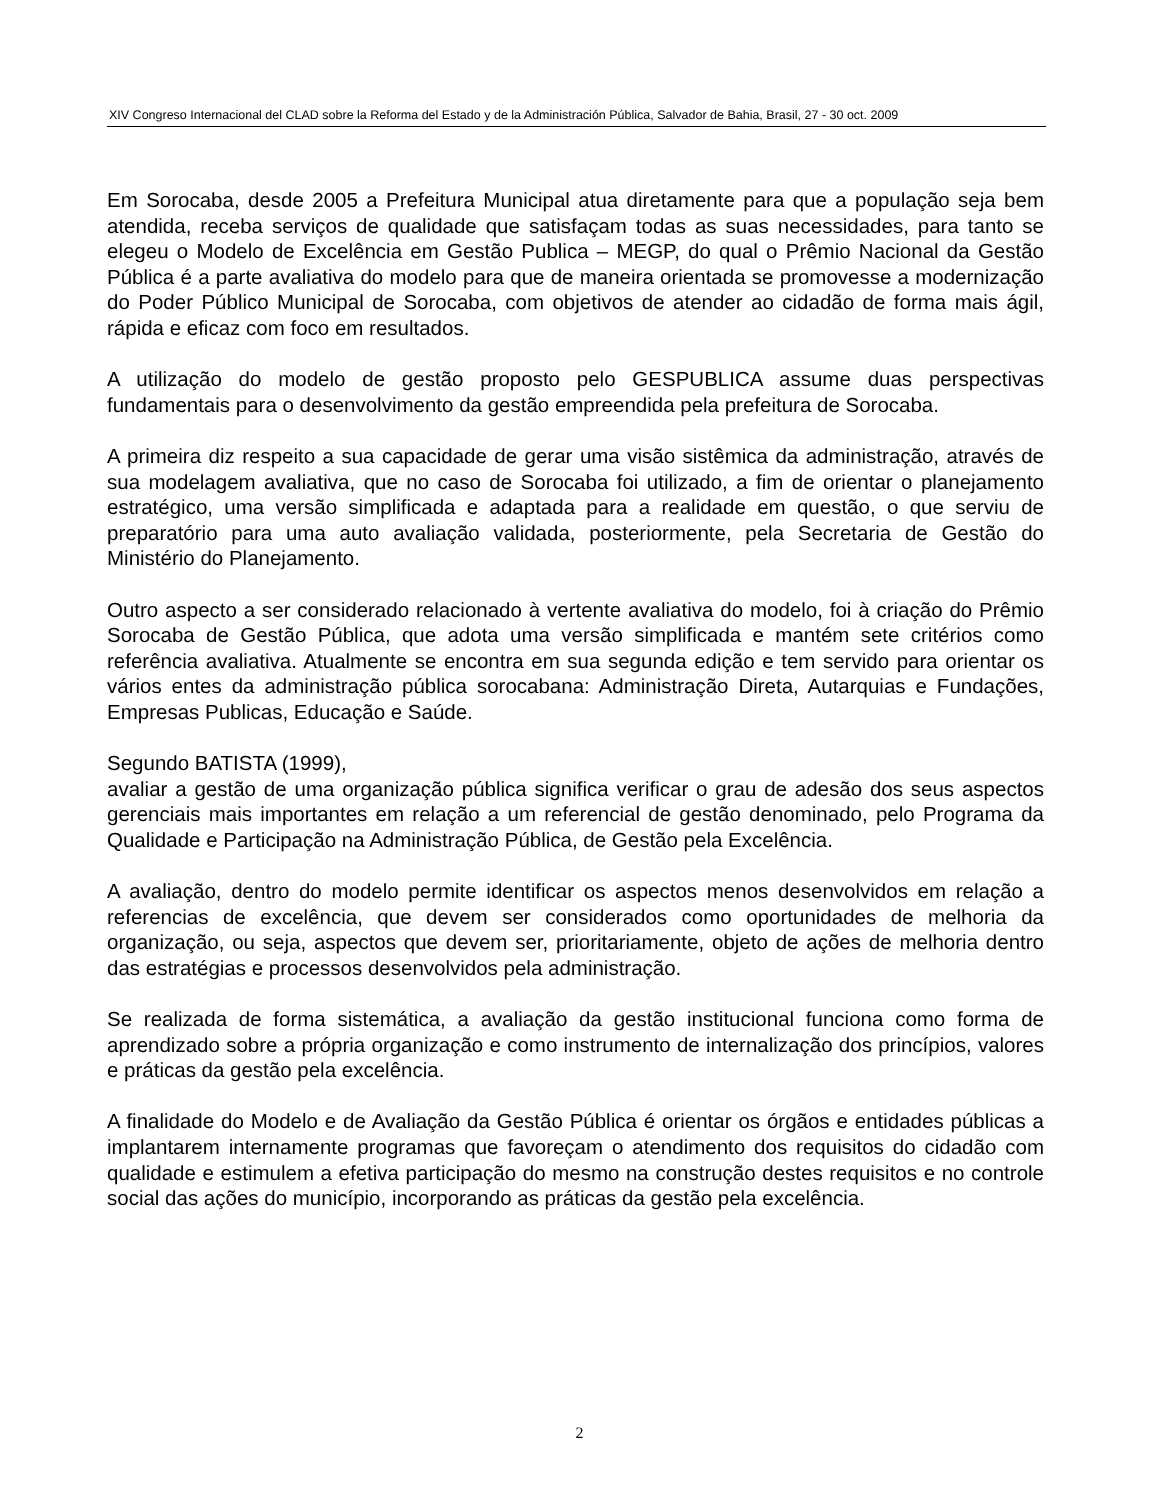XIV Congreso Internacional del CLAD sobre la Reforma del Estado y de la Administración Pública, Salvador de Bahia, Brasil, 27 - 30 oct. 2009
Em Sorocaba, desde 2005 a Prefeitura Municipal atua diretamente para que a população seja bem atendida, receba serviços de qualidade que satisfaçam todas as suas necessidades, para tanto se elegeu o Modelo de Excelência em Gestão Publica – MEGP, do qual o Prêmio Nacional da Gestão Pública é a parte avaliativa do modelo para que de maneira orientada se promovesse a modernização do Poder Público Municipal de Sorocaba, com objetivos de atender ao cidadão de forma mais ágil, rápida e eficaz com foco em resultados.
A utilização do modelo de gestão proposto pelo GESPUBLICA assume duas perspectivas fundamentais para o desenvolvimento da gestão empreendida pela prefeitura de Sorocaba.
A primeira diz respeito a sua capacidade de gerar uma visão sistêmica da administração, através de sua modelagem avaliativa, que no caso de Sorocaba foi utilizado, a fim de orientar o planejamento estratégico, uma versão simplificada e adaptada para a realidade em questão, o que serviu de preparatório para uma auto avaliação validada, posteriormente, pela Secretaria de Gestão do Ministério do Planejamento.
Outro aspecto a ser considerado relacionado à vertente avaliativa do modelo, foi à criação do Prêmio Sorocaba de Gestão Pública, que adota uma versão simplificada e mantém sete critérios como referência avaliativa. Atualmente se encontra em sua segunda edição e tem servido para orientar os vários entes da administração pública sorocabana: Administração Direta, Autarquias e Fundações, Empresas Publicas, Educação e Saúde.
Segundo BATISTA (1999),
avaliar a gestão de uma organização pública significa verificar o grau de adesão dos seus aspectos gerenciais mais importantes em relação a um referencial de gestão denominado, pelo Programa da Qualidade e Participação na Administração Pública, de Gestão pela Excelência.
A avaliação, dentro do modelo permite identificar os aspectos menos desenvolvidos em relação a referencias de excelência, que devem ser considerados como oportunidades de melhoria da organização, ou seja, aspectos que devem ser, prioritariamente, objeto de ações de melhoria dentro das estratégias e processos desenvolvidos pela administração.
Se realizada de forma sistemática, a avaliação da gestão institucional funciona como forma de aprendizado sobre a própria organização e como instrumento de internalização dos princípios, valores e práticas da gestão pela excelência.
A finalidade do Modelo e de Avaliação da Gestão Pública é orientar os órgãos e entidades públicas a implantarem internamente programas que favoreçam o atendimento dos requisitos do cidadão com qualidade e estimulem a efetiva participação do mesmo na construção destes requisitos e no controle social das ações do município, incorporando as práticas da gestão pela excelência.
2